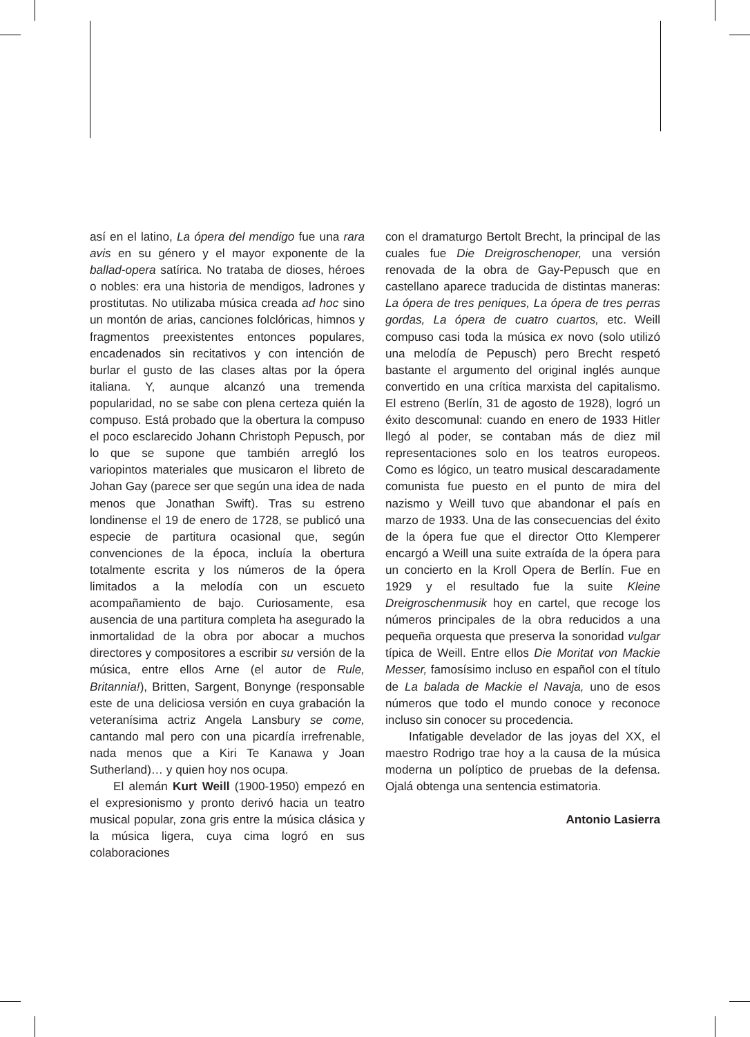así en el latino, La ópera del mendigo fue una rara avis en su género y el mayor exponente de la ballad-opera satírica. No trataba de dioses, héroes o nobles: era una historia de mendigos, ladrones y prostitutas. No utilizaba música creada ad hoc sino un montón de arias, canciones folclóricas, himnos y fragmentos preexistentes entonces populares, encadenados sin recitativos y con intención de burlar el gusto de las clases altas por la ópera italiana. Y, aunque alcanzó una tremenda popularidad, no se sabe con plena certeza quién la compuso. Está probado que la obertura la compuso el poco esclarecido Johann Christoph Pepusch, por lo que se supone que también arregló los variopintos materiales que musicaron el libreto de Johan Gay (parece ser que según una idea de nada menos que Jonathan Swift). Tras su estreno londinense el 19 de enero de 1728, se publicó una especie de partitura ocasional que, según convenciones de la época, incluía la obertura totalmente escrita y los números de la ópera limitados a la melodía con un escueto acompañamiento de bajo. Curiosamente, esa ausencia de una partitura completa ha asegurado la inmortalidad de la obra por abocar a muchos directores y compositores a escribir su versión de la música, entre ellos Arne (el autor de Rule, Britannia!), Britten, Sargent, Bonynge (responsable este de una deliciosa versión en cuya grabación la veteranísima actriz Angela Lansbury se come, cantando mal pero con una picardía irrefrenable, nada menos que a Kiri Te Kanawa y Joan Sutherland)… y quien hoy nos ocupa.
El alemán Kurt Weill (1900-1950) empezó en el expresionismo y pronto derivó hacia un teatro musical popular, zona gris entre la música clásica y la música ligera, cuya cima logró en sus colaboraciones
con el dramaturgo Bertolt Brecht, la principal de las cuales fue Die Dreigroschenoper, una versión renovada de la obra de Gay-Pepusch que en castellano aparece traducida de distintas maneras: La ópera de tres peniques, La ópera de tres perras gordas, La ópera de cuatro cuartos, etc. Weill compuso casi toda la música ex novo (solo utilizó una melodía de Pepusch) pero Brecht respetó bastante el argumento del original inglés aunque convertido en una crítica marxista del capitalismo. El estreno (Berlín, 31 de agosto de 1928), logró un éxito descomunal: cuando en enero de 1933 Hitler llegó al poder, se contaban más de diez mil representaciones solo en los teatros europeos. Como es lógico, un teatro musical descaradamente comunista fue puesto en el punto de mira del nazismo y Weill tuvo que abandonar el país en marzo de 1933. Una de las consecuencias del éxito de la ópera fue que el director Otto Klemperer encargó a Weill una suite extraída de la ópera para un concierto en la Kroll Opera de Berlín. Fue en 1929 y el resultado fue la suite Kleine Dreigroschenmusik hoy en cartel, que recoge los números principales de la obra reducidos a una pequeña orquesta que preserva la sonoridad vulgar típica de Weill. Entre ellos Die Moritat von Mackie Messer, famosísimo incluso en español con el título de La balada de Mackie el Navaja, uno de esos números que todo el mundo conoce y reconoce incluso sin conocer su procedencia.
Infatigable develador de las joyas del XX, el maestro Rodrigo trae hoy a la causa de la música moderna un políptico de pruebas de la defensa. Ojalá obtenga una sentencia estimatoria.
Antonio Lasierra